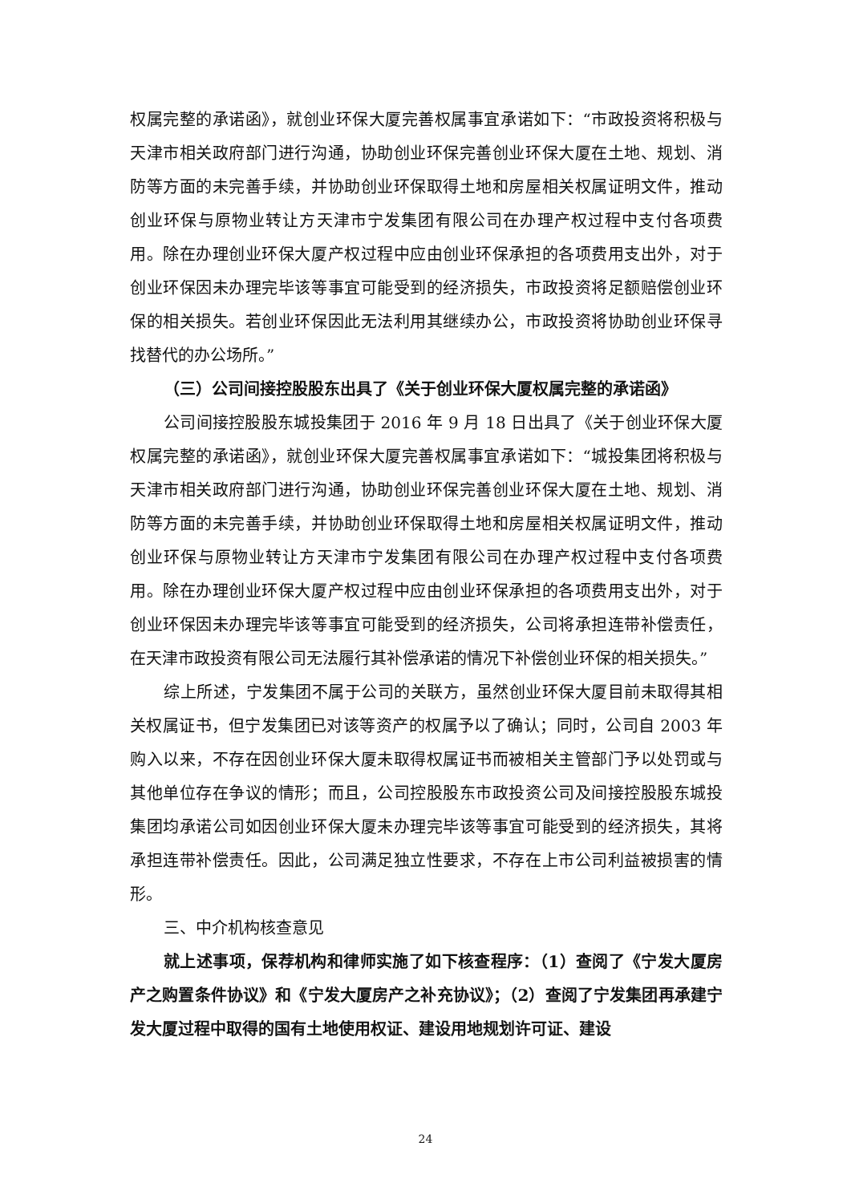权属完整的承诺函》，就创业环保大厦完善权属事宜承诺如下：“市政投资将积极与天津市相关政府部门进行沟通，协助创业环保完善创业环保大厦在土地、规划、消防等方面的未完善手续，并协助创业环保取得土地和房屋相关权属证明文件，推动创业环保与原物业转让方天津市宁发集团有限公司在办理产权过程中支付各项费用。除在办理创业环保大厦产权过程中应由创业环保承担的各项费用支出外，对于创业环保因未办理完毕该等事宜可能受到的经济损失，市政投资将足额赔偿创业环保的相关损失。若创业环保因此无法利用其继续办公，市政投资将协助创业环保寻找替代的办公场所。”
（三）公司间接控股股东出具了《关于创业环保大厦权属完整的承诺函》
公司间接控股股东城投集团于 2016 年 9 月 18 日出具了《关于创业环保大厦权属完整的承诺函》，就创业环保大厦完善权属事宜承诺如下：“城投集团将积极与天津市相关政府部门进行沟通，协助创业环保完善创业环保大厦在土地、规划、消防等方面的未完善手续，并协助创业环保取得土地和房屋相关权属证明文件，推动创业环保与原物业转让方天津市宁发集团有限公司在办理产权过程中支付各项费用。除在办理创业环保大厦产权过程中应由创业环保承担的各项费用支出外，对于创业环保因未办理完毕该等事宜可能受到的经济损失，公司将承担连带补偿责任，在天津市政投资有限公司无法履行其补偿承诺的情况下补偿创业环保的相关损失。”
综上所述，宁发集团不属于公司的关联方，虽然创业环保大厦目前未取得其相关权属证书，但宁发集团已对该等资产的权属予以了确认；同时，公司自 2003 年购入以来，不存在因创业环保大厦未取得权属证书而被相关主管部门予以处罚或与其他单位存在争议的情形；而且，公司控股股东市政投资公司及间接控股股东城投集团均承诺公司如因创业环保大厦未办理完毕该等事宜可能受到的经济损失，其将承担连带补偿责任。因此，公司满足独立性要求，不存在上市公司利益被损害的情形。
三、中介机构核查意见
就上述事项，保荐机构和律师实施了如下核查程序：（1）查阅了《宁发大厦房产之购置条件协议》和《宁发大厦房产之补充协议》；（2）查阅了宁发集团再承建宁发大厦过程中取得的国有土地使用权证、建设用地规划许可证、建设
24